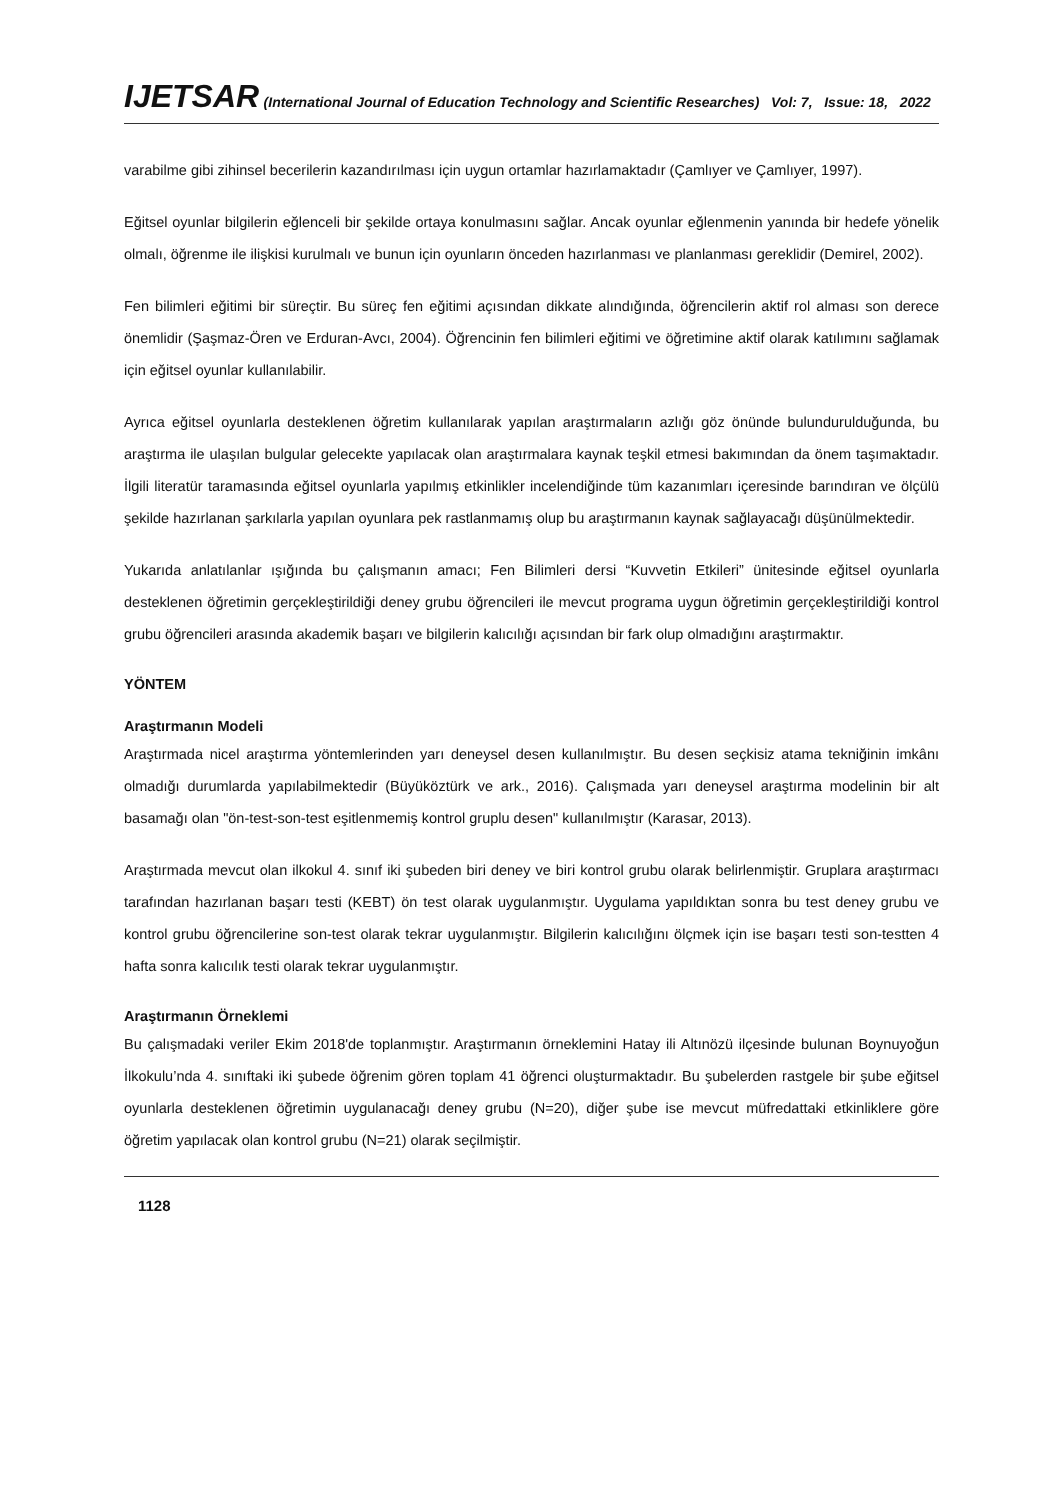IJETSAR (International Journal of Education Technology and Scientific Researches) Vol: 7, Issue: 18, 2022
varabilme gibi zihinsel becerilerin kazandırılması için uygun ortamlar hazırlamaktadır (Çamlıyer ve Çamlıyer, 1997).
Eğitsel oyunlar bilgilerin eğlenceli bir şekilde ortaya konulmasını sağlar. Ancak oyunlar eğlenmenin yanında bir hedefe yönelik olmalı, öğrenme ile ilişkisi kurulmalı ve bunun için oyunların önceden hazırlanması ve planlanması gereklidir (Demirel, 2002).
Fen bilimleri eğitimi bir süreçtir. Bu süreç fen eğitimi açısından dikkate alındığında, öğrencilerin aktif rol alması son derece önemlidir (Şaşmaz-Ören ve Erduran-Avcı, 2004). Öğrencinin fen bilimleri eğitimi ve öğretimine aktif olarak katılımını sağlamak için eğitsel oyunlar kullanılabilir.
Ayrıca eğitsel oyunlarla desteklenen öğretim kullanılarak yapılan araştırmaların azlığı göz önünde bulundurulduğunda, bu araştırma ile ulaşılan bulgular gelecekte yapılacak olan araştırmalara kaynak teşkil etmesi bakımından da önem taşımaktadır. İlgili literatür taramasında eğitsel oyunlarla yapılmış etkinlikler incelendiğinde tüm kazanımları içeresinde barındıran ve ölçülü şekilde hazırlanan şarkılarla yapılan oyunlara pek rastlanmamış olup bu araştırmanın kaynak sağlayacağı düşünülmektedir.
Yukarıda anlatılanlar ışığında bu çalışmanın amacı; Fen Bilimleri dersi “Kuvvetin Etkileri” ünitesinde eğitsel oyunlarla desteklenen öğretimin gerçekleştirildiği deney grubu öğrencileri ile mevcut programa uygun öğretimin gerçekleştirildiği kontrol grubu öğrencileri arasında akademik başarı ve bilgilerin kalıcılığı açısından bir fark olup olmadığını araştırmaktır.
YÖNTEM
Araştırmanın Modeli
Araştırmada nicel araştırma yöntemlerinden yarı deneysel desen kullanılmıştır. Bu desen seçkisiz atama tekniğinin imkânı olmadığı durumlarda yapılabilmektedir (Büyüköztürk ve ark., 2016). Çalışmada yarı deneysel araştırma modelinin bir alt basamağı olan "ön-test-son-test eşitlenmemiş kontrol gruplu desen" kullanılmıştır (Karasar, 2013).
Araştırmada mevcut olan ilkokul 4. sınıf iki şubeden biri deney ve biri kontrol grubu olarak belirlenmiştir. Gruplara araştırmacı tarafından hazırlanan başarı testi (KEBT) ön test olarak uygulanmıştır. Uygulama yapıldıktan sonra bu test deney grubu ve kontrol grubu öğrencilerine son-test olarak tekrar uygulanmıştır. Bilgilerin kalıcılığını ölçmek için ise başarı testi son-testten 4 hafta sonra kalıcılık testi olarak tekrar uygulanmıştır.
Araştırmanın Örneklemi
Bu çalışmadaki veriler Ekim 2018'de toplanmıştır. Araştırmanın örneklemini Hatay ili Altınözü ilçesinde bulunan Boynuyoğun İlkokulu’nda 4. sınıftaki iki şubede öğrenim gören toplam 41 öğrenci oluşturmaktadır. Bu şubelerden rastgele bir şube eğitsel oyunlarla desteklenen öğretimin uygulanacağı deney grubu (N=20), diğer şube ise mevcut müfredattaki etkinliklere göre öğretim yapılacak olan kontrol grubu (N=21) olarak seçilmiştir.
1128